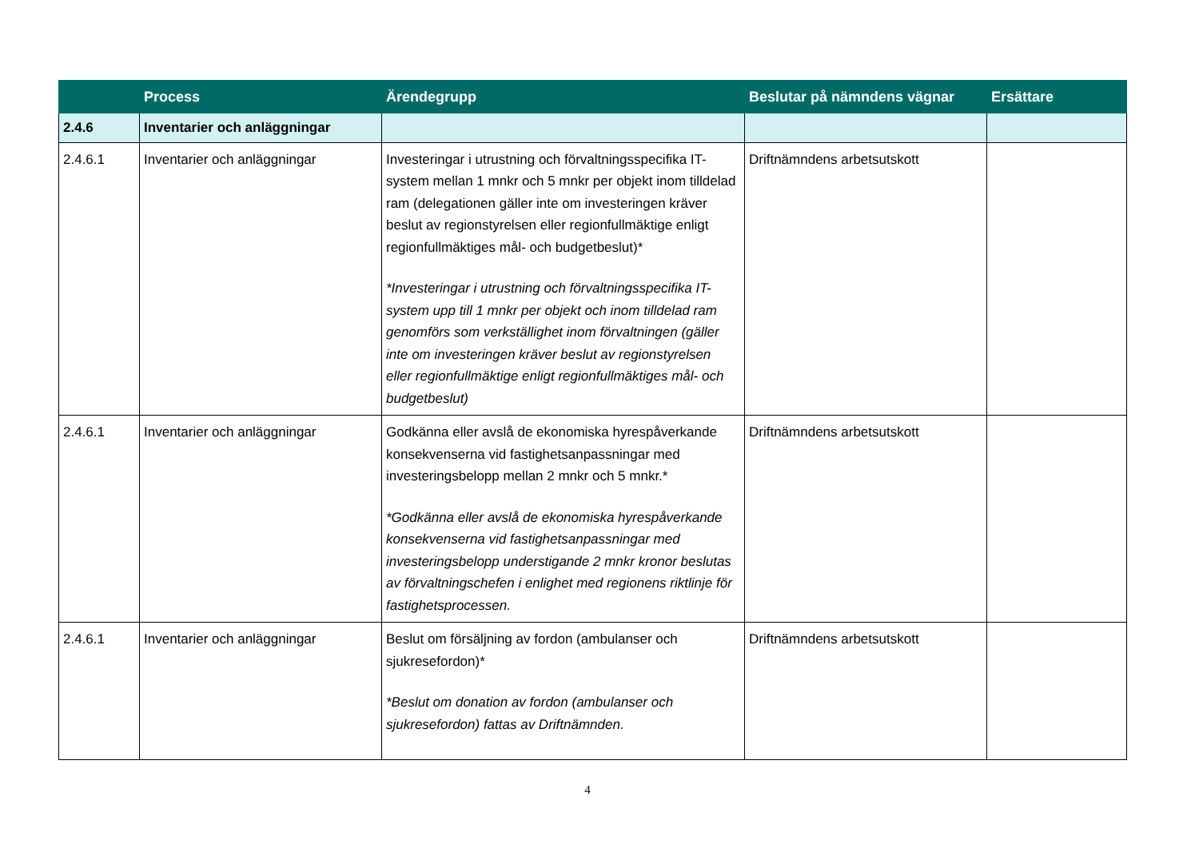| | Process | Ärendegrupp | Beslutar på nämndens vägnar | Ersättare |
| --- | --- | --- | --- | --- |
| 2.4.6 | Inventarier och anläggningar | | | |
| 2.4.6.1 | Inventarier och anläggningar | Investeringar i utrustning och förvaltningsspecifika IT-system mellan 1 mnkr och 5 mnkr per objekt inom tilldelad ram (delegationen gäller inte om investeringen kräver beslut av regionstyrelsen eller regionfullmäktige enligt regionfullmäktiges mål- och budgetbeslut)* *Investeringar i utrustning och förvaltningsspecifika IT-system upp till 1 mnkr per objekt och inom tilldelad ram genomförs som verkställighet inom förvaltningen (gäller inte om investeringen kräver beslut av regionstyrelsen eller regionfullmäktige enligt regionfullmäktiges mål- och budgetbeslut) | Driftnämndens arbetsutskott | |
| 2.4.6.1 | Inventarier och anläggningar | Godkänna eller avslå de ekonomiska hyrespåverkande konsekvenserna vid fastighetsanpassningar med investeringsbelopp mellan 2 mnkr och 5 mnkr.* *Godkänna eller avslå de ekonomiska hyrespåverkande konsekvenserna vid fastighetsanpassningar med investeringsbelopp understigande 2 mnkr kronor beslutas av förvaltningschefen i enlighet med regionens riktlinje för fastighetsprocessen. | Driftnämndens arbetsutskott | |
| 2.4.6.1 | Inventarier och anläggningar | Beslut om försäljning av fordon (ambulanser och sjukresefordon)* *Beslut om donation av fordon (ambulanser och sjukresefordon) fattas av Driftnämnden. | Driftnämndens arbetsutskott | |
4